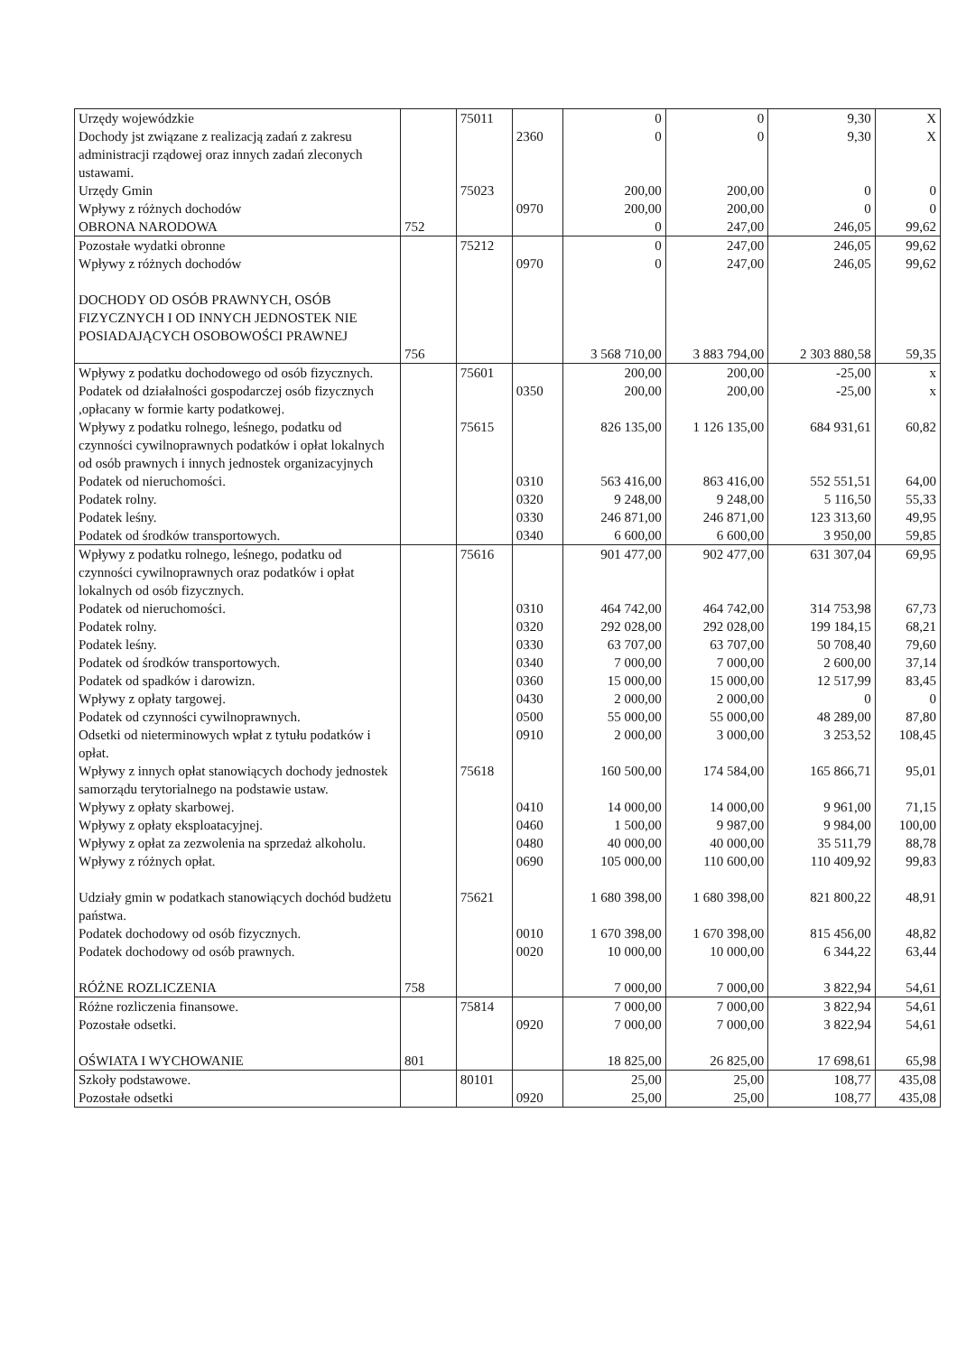| Urzędy wojewódzkie | | 75011 | | 0 | 0 | 9,30 | X |
| Dochody jst związane z realizacją zadań z zakresu administracji rządowej oraz innych zadań zleconych ustawami. | | | 2360 | 0 | 0 | 9,30 | X |
| Urzędy Gmin | | 75023 | | 200,00 | 200,00 | 0 | 0 |
| Wpływy z różnych dochodów | | | 0970 | 200,00 | 200,00 | 0 | 0 |
| OBRONA NARODOWA | 752 | | | 0 | 247,00 | 246,05 | 99,62 |
| Pozostałe wydatki obronne | | 75212 | | 0 | 247,00 | 246,05 | 99,62 |
| Wpływy z różnych dochodów | | | 0970 | 0 | 247,00 | 246,05 | 99,62 |
| DOCHODY OD OSÓB PRAWNYCH, OSÓB FIZYCZNYCH I OD INNYCH JEDNOSTEK NIE POSIADAJĄCYCH OSOBOWOŚCI PRAWNEJ | 756 | | | 3 568 710,00 | 3 883 794,00 | 2 303 880,58 | 59,35 |
| Wpływy z podatku dochodowego od osób fizycznych. | | 75601 | | 200,00 | 200,00 | -25,00 | x |
| Podatek od działalności gospodarczej osób fizycznych ,opłacany w formie karty podatkowej. | | | 0350 | 200,00 | 200,00 | -25,00 | x |
| Wpływy z podatku rolnego, leśnego, podatku od czynności cywilnoprawnych podatków i opłat lokalnych od osób prawnych i innych jednostek organizacyjnych | | 75615 | | 826 135,00 | 1 126 135,00 | 684 931,61 | 60,82 |
| Podatek od nieruchomości. | | | 0310 | 563 416,00 | 863 416,00 | 552 551,51 | 64,00 |
| Podatek rolny. | | | 0320 | 9 248,00 | 9 248,00 | 5 116,50 | 55,33 |
| Podatek leśny. | | | 0330 | 246 871,00 | 246 871,00 | 123 313,60 | 49,95 |
| Podatek od środków transportowych. | | | 0340 | 6 600,00 | 6 600,00 | 3 950,00 | 59,85 |
| Wpływy z podatku rolnego, leśnego, podatku od czynności cywilnoprawnych oraz podatków i opłat lokalnych od osób fizycznych. | | 75616 | | 901 477,00 | 902 477,00 | 631 307,04 | 69,95 |
| Podatek od nieruchomości. | | | 0310 | 464 742,00 | 464 742,00 | 314 753,98 | 67,73 |
| Podatek rolny. | | | 0320 | 292 028,00 | 292 028,00 | 199 184,15 | 68,21 |
| Podatek leśny. | | | 0330 | 63 707,00 | 63 707,00 | 50 708,40 | 79,60 |
| Podatek od środków transportowych. | | | 0340 | 7 000,00 | 7 000,00 | 2 600,00 | 37,14 |
| Podatek od spadków i darowizn. | | | 0360 | 15 000,00 | 15 000,00 | 12 517,99 | 83,45 |
| Wpływy z opłaty targowej. | | | 0430 | 2 000,00 | 2 000,00 | 0 | 0 |
| Podatek od czynności cywilnoprawnych. | | | 0500 | 55 000,00 | 55 000,00 | 48 289,00 | 87,80 |
| Odsetki od nieterminowych wpłat z tytułu podatków i opłat. | | | 0910 | 2 000,00 | 3 000,00 | 3 253,52 | 108,45 |
| Wpływy z innych opłat stanowiących dochody jednostek samorządu terytorialnego na podstawie ustaw. | | 75618 | | 160 500,00 | 174 584,00 | 165 866,71 | 95,01 |
| Wpływy z opłaty skarbowej. | | | 0410 | 14 000,00 | 14 000,00 | 9 961,00 | 71,15 |
| Wpływy z opłaty eksploatacyjnej. | | | 0460 | 1 500,00 | 9 987,00 | 9 984,00 | 100,00 |
| Wpływy z opłat za zezwolenia na sprzedaż alkoholu. | | | 0480 | 40 000,00 | 40 000,00 | 35 511,79 | 88,78 |
| Wpływy z różnych opłat. | | | 0690 | 105 000,00 | 110 600,00 | 110 409,92 | 99,83 |
| Udziały gmin w podatkach stanowiących dochód budżetu państwa. | | 75621 | | 1 680 398,00 | 1 680 398,00 | 821 800,22 | 48,91 |
| Podatek dochodowy od osób fizycznych. | | | 0010 | 1 670 398,00 | 1 670 398,00 | 815 456,00 | 48,82 |
| Podatek dochodowy od osób prawnych. | | | 0020 | 10 000,00 | 10 000,00 | 6 344,22 | 63,44 |
| RÓŻNE ROZLICZENIA | 758 | | | 7 000,00 | 7 000,00 | 3 822,94 | 54,61 |
| Różne rozliczenia finansowe. | | 75814 | | 7 000,00 | 7 000,00 | 3 822,94 | 54,61 |
| Pozostałe odsetki. | | | 0920 | 7 000,00 | 7 000,00 | 3 822,94 | 54,61 |
| OŚWIATA I WYCHOWANIE | 801 | | | 18 825,00 | 26 825,00 | 17 698,61 | 65,98 |
| Szkoły podstawowe. | | 80101 | | 25,00 | 25,00 | 108,77 | 435,08 |
| Pozostałe odsetki | | | 0920 | 25,00 | 25,00 | 108,77 | 435,08 |